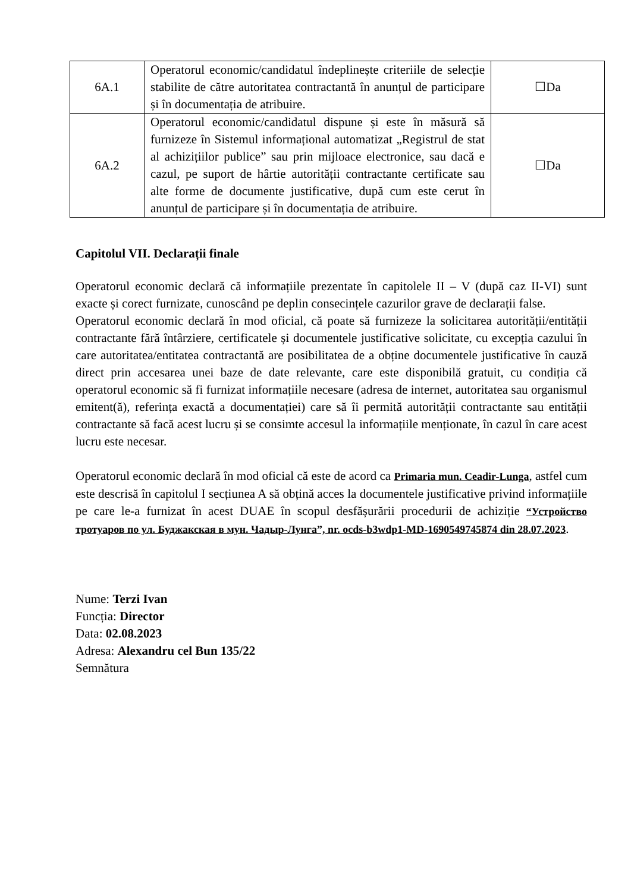| 6A.1 | Operatorul economic/candidatul îndeplinește criteriile de selecție stabilite de către autoritatea contractantă în anunțul de participare și în documentația de atribuire. | ☐Da |
| 6A.2 | Operatorul economic/candidatul dispune și este în măsură să furnizeze în Sistemul informațional automatizat „Registrul de stat al achizițiilor publice” sau prin mijloace electronice, sau dacă e cazul, pe suport de hârtie autorității contractante certificate sau alte forme de documente justificative, după cum este cerut în anunțul de participare și în documentația de atribuire. | ☐Da |
Capitolul VII. Declarații finale
Operatorul economic declară că informațiile prezentate în capitolele II – V (după caz II-VI) sunt exacte și corect furnizate, cunoscând pe deplin consecințele cazurilor grave de declarații false.
Operatorul economic declară în mod oficial, că poate să furnizeze la solicitarea autorității/entității contractante fără întârziere, certificatele și documentele justificative solicitate, cu excepția cazului în care autoritatea/entitatea contractantă are posibilitatea de a obține documentele justificative în cauză direct prin accesarea unei baze de date relevante, care este disponibilă gratuit, cu condiția că operatorul economic să fi furnizat informațiile necesare (adresa de internet, autoritatea sau organismul emitent(ă), referința exactă a documentației) care să îi permită autorității contractante sau entității contractante să facă acest lucru și se consimte accesul la informațiile menționate, în cazul în care acest lucru este necesar.
Operatorul economic declară în mod oficial că este de acord ca Primaria mun. Ceadir-Lunga, astfel cum este descrisă în capitolul I secțiunea A să obțină acces la documentele justificative privind informațiile pe care le-a furnizat în acest DUAE în scopul desfășurării procedurii de achiziție “Устройство тротуаров по ул. Буджакская в мун. Чадыр-Лунга”, nr. ocds-b3wdp1-MD-1690549745874 din 28.07.2023.
Nume: Terzi Ivan
Funcția: Director
Data: 02.08.2023
Adresa: Alexandru cel Bun 135/22
Semnătura